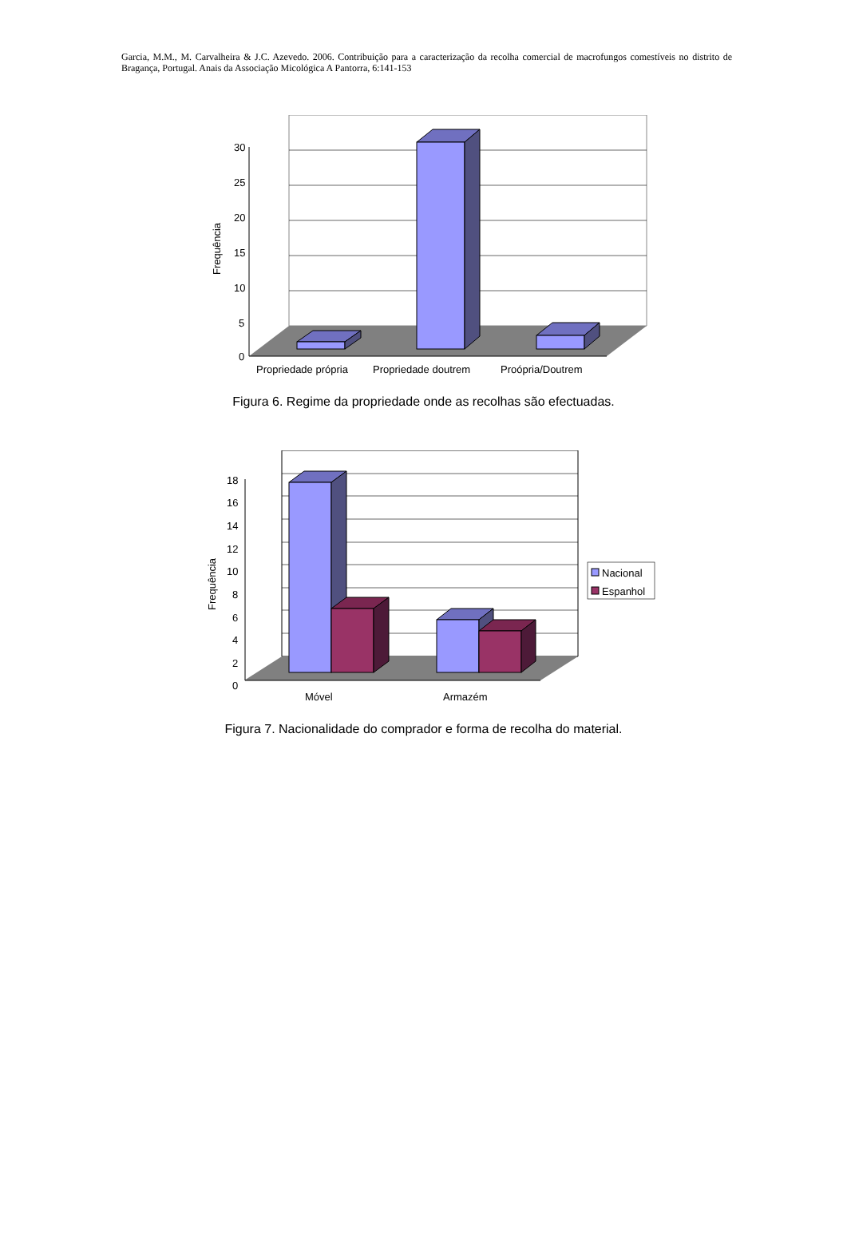Garcia, M.M., M. Carvalheira & J.C. Azevedo. 2006. Contribuição para a caracterização da recolha comercial de macrofungos comestíveis no distrito de Bragança, Portugal. Anais da Associação Micológica A Pantorra, 6:141-153
30
25
20
15
10
5
0
Frequência
Propriedade própria
Propriedade doutrem
Proópria/Doutrem
Figura 6. Regime da propriedade onde as recolhas são efectuadas.
18
16
14
12
10
8
6
4
2
0
Frequência
Móvel
Armazém
Nacional
Espanhol
Figura 7. Nacionalidade do comprador e forma de recolha do material.